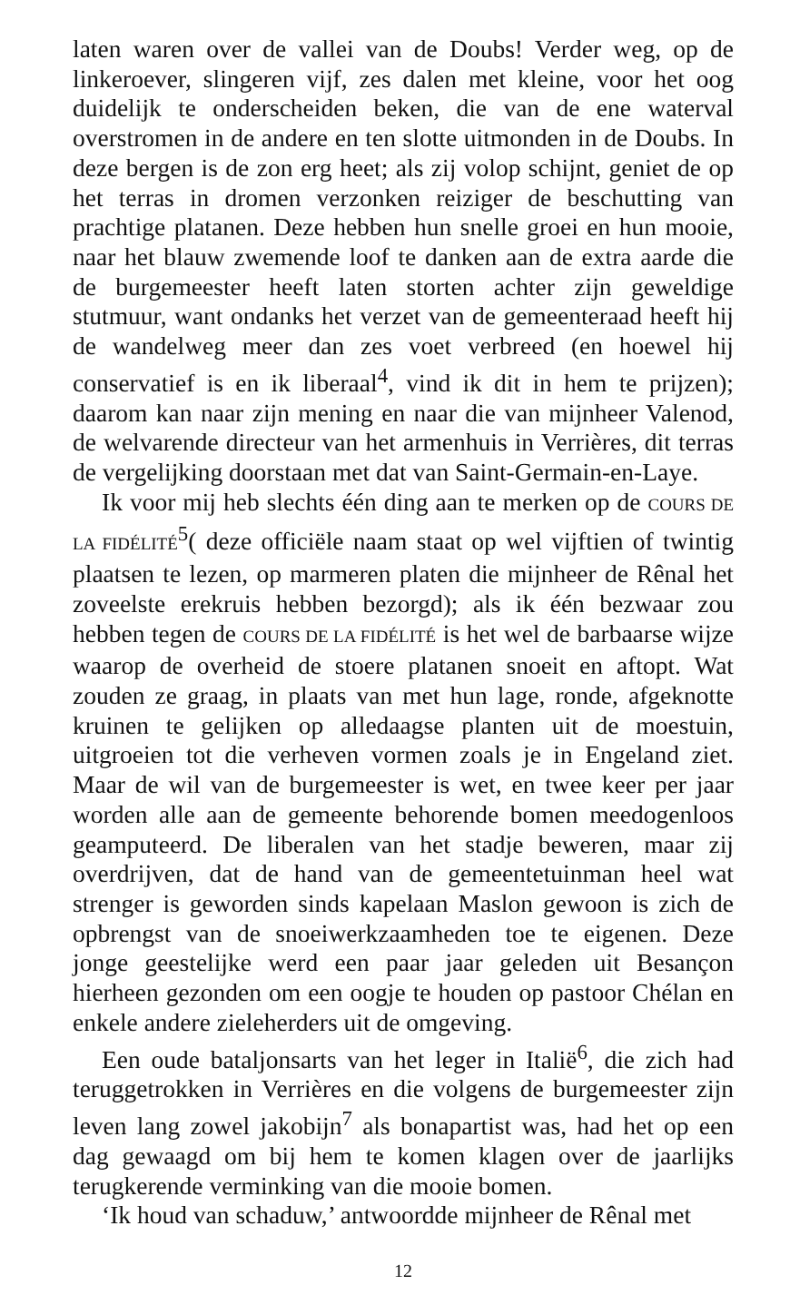laten waren over de vallei van de Doubs! Verder weg, op de linkeroever, slingeren vijf, zes dalen met kleine, voor het oog duidelijk te onderscheiden beken, die van de ene waterval overstromen in de andere en ten slotte uitmonden in de Doubs. In deze bergen is de zon erg heet; als zij volop schijnt, geniet de op het terras in dromen verzonken reiziger de beschutting van prachtige platanen. Deze hebben hun snelle groei en hun mooie, naar het blauw zwemende loof te danken aan de extra aarde die de burgemeester heeft laten storten achter zijn geweldige stutmuur, want ondanks het verzet van de gemeenteraad heeft hij de wandelweg meer dan zes voet verbreed (en hoewel hij conservatief is en ik liberaal<sup>4</sup>, vind ik dit in hem te prijzen); daarom kan naar zijn mening en naar die van mijnheer Valenod, de welvarende directeur van het armenhuis in Verrières, dit terras de vergelijking doorstaan met dat van Saint-Germain-en-Laye.
Ik voor mij heb slechts één ding aan te merken op de COURS DE LA FIDÉLITÉ<sup>5</sup>( deze officiële naam staat op wel vijftien of twintig plaatsen te lezen, op marmeren platen die mijnheer de Rênal het zoveelste erekruis hebben bezorgd); als ik één bezwaar zou hebben tegen de COURS DE LA FIDÉLITÉ is het wel de barbaarse wijze waarop de overheid de stoere platanen snoeit en aftopt. Wat zouden ze graag, in plaats van met hun lage, ronde, afgeknotte kruinen te gelijken op alledaagse planten uit de moestuin, uitgroeien tot die verheven vormen zoals je in Engeland ziet. Maar de wil van de burgemeester is wet, en twee keer per jaar worden alle aan de gemeente behorende bomen meedogenloos geamputeerd. De liberalen van het stadje beweren, maar zij overdrijven, dat de hand van de gemeentetuinman heel wat strenger is geworden sinds kapelaan Maslon gewoon is zich de opbrengst van de snoeiwerkzaamheden toe te eigenen. Deze jonge geestelijke werd een paar jaar geleden uit Besançon hierheen gezonden om een oogje te houden op pastoor Chélan en enkele andere zieleherders uit de omgeving.
Een oude bataljonsarts van het leger in Italië<sup>6</sup>, die zich had teruggetrokken in Verrières en die volgens de burgemeester zijn leven lang zowel jakobijn<sup>7</sup> als bonapartist was, had het op een dag gewaagd om bij hem te komen klagen over de jaarlijks terugkerende verminking van die mooie bomen.
‘Ik houd van schaduw,’ antwoordde mijnheer de Rênal met
12